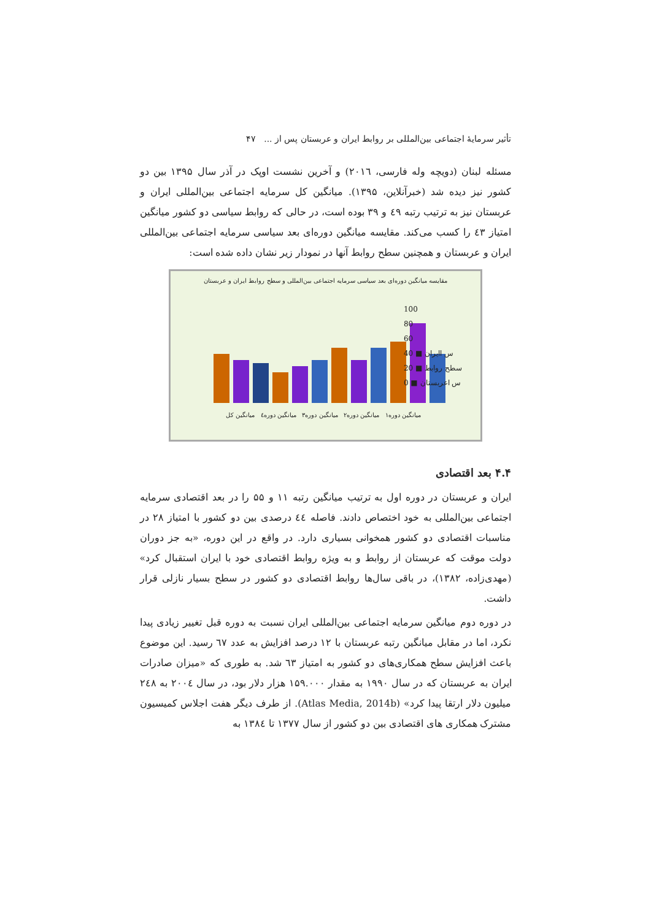تأثیر سرمایهٔ اجتماعی بین‌المللی بر روابط ایران و عربستان پس از ... ۴۷
مسئله لبنان (دویچه وله فارسی، ۲۰۱٦) و آخرین نشست اوپک در آذر سال ۱۳۹۵ بین دو کشور نیز دیده شد (خبرآنلاین، ۱۳۹۵). میانگین کل سرمایه اجتماعی بین‌المللی ایران و عربستان نیز به ترتیب رتبه ٤۹ و ۳۹ بوده است، در حالی که روابط سیاسی دو کشور میانگین امتیاز ٤۳ را کسب می‌کند. مقایسه میانگین دوره‌ای بعد سیاسی سرمایه اجتماعی بین‌المللی ایران و عربستان و همچنین سطح روابط آنها در نمودار زیر نشان داده شده است:
مقایسه میانگین دوره‌ای بعد سیاسی سرمایه اجتماعی بین‌المللی و سطح روابط ایران و عربستان
100
80
60
40 ■ س اایران
20 ■ سطح روابط
0 ■ س اعربستان
میانگین دوره۱ میانگین دوره۲ میانگین دوره۳ میانگین دوره٤ میانگین کل
۴.۴ بعد اقتصادی
ایران و عربستان در دوره اول به ترتیب میانگین رتبه ۱۱ و ۵۵ را در بعد اقتصادی سرمایه اجتماعی بین‌المللی به خود اختصاص دادند. فاصله ٤٤ درصدی بین دو کشور با امتیاز ۲۸ در مناسبات اقتصادی دو کشور همخوانی بسیاری دارد. در واقع در این دوره، «به جز دوران دولت موقت که عربستان از روابط و به ویژه روابط اقتصادی خود با ایران استقبال کرد» (مهدی‌زاده، ۱۳۸۲)، در باقی سال‌ها روابط اقتصادی دو کشور در سطح بسیار نازلی قرار داشت.
در دوره دوم میانگین سرمایه اجتماعی بین‌المللی ایران نسبت به دوره قبل تغییر زیادی پیدا نکرد، اما در مقابل میانگین رتبه عربستان با ۱۲ درصد افزایش به عدد ٦۷ رسید. این موضوع باعث افزایش سطح همکاری‌های دو کشور به امتیاز ٦۳ شد. به طوری که «میزان صادرات ایران به عربستان که در سال ۱۹۹۰ به مقدار ۱۵۹.۰۰۰ هزار دلار بود، در سال ۲۰۰٤ به ۲٤۸ میلیون دلار ارتقا پیدا کرد» (Atlas Media, 2014b). از طرف دیگر هفت اجلاس کمیسیون مشترک همکاری های اقتصادی بین دو کشور از سال ۱۳۷۷ تا ۱۳۸٤ به